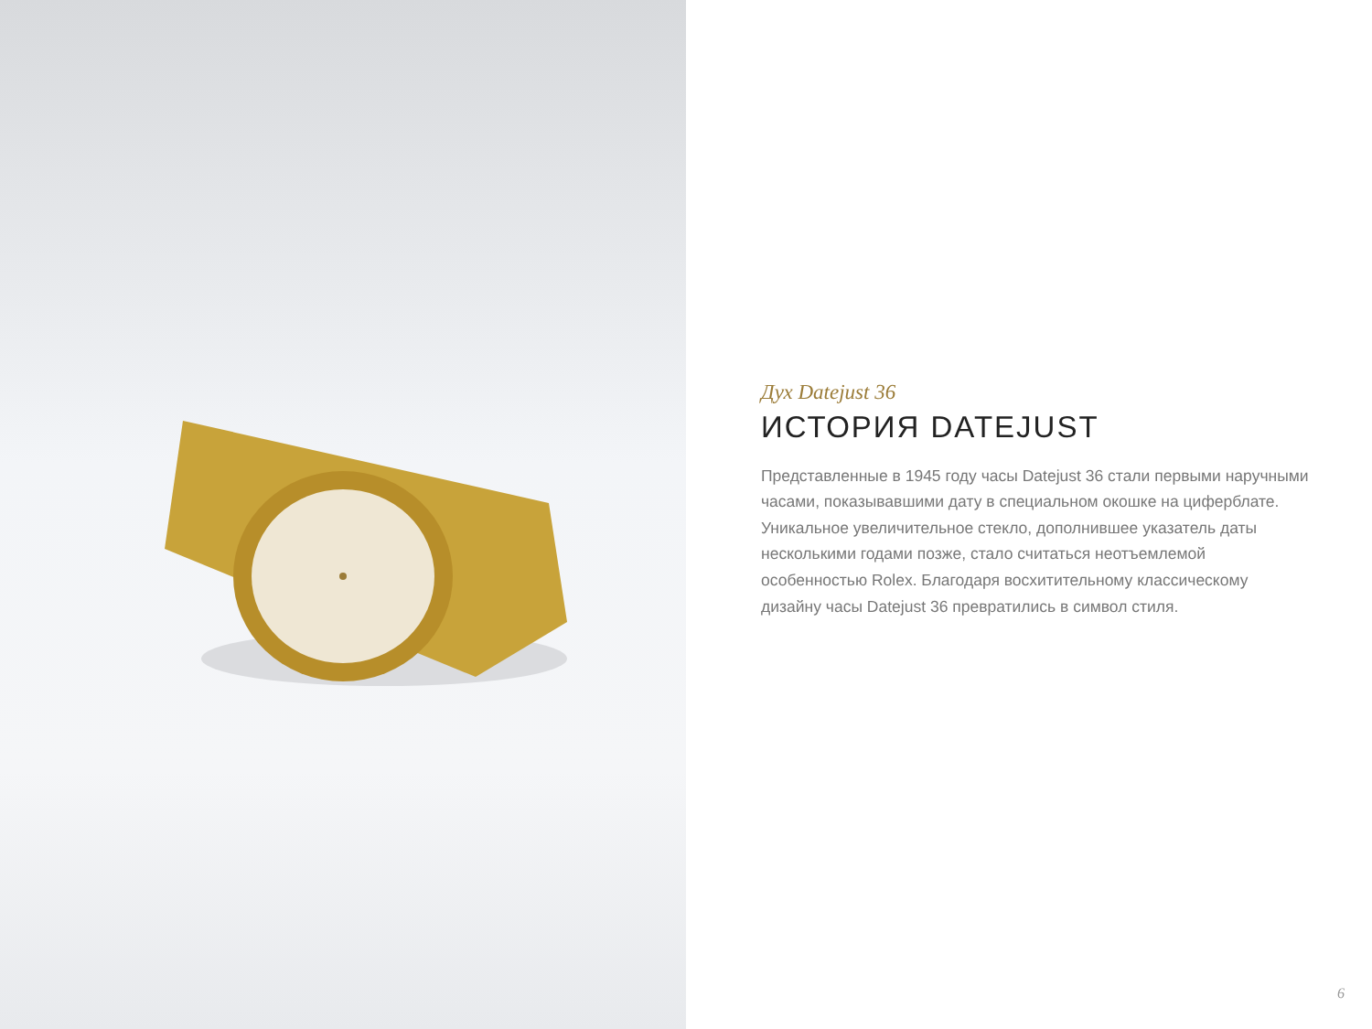Дух Datejust 36
ИСТОРИЯ DATEJUST
Представленные в 1945 году часы Datejust 36 стали первыми наручными часами, показывавшими дату в специальном окошке на циферблате. Уникальное увеличительное стекло, дополнившее указатель даты несколькими годами позже, стало считаться неотъемлемой особенностью Rolex. Благодаря восхитительному классическому дизайну часы Datejust 36 превратились в символ стиля.
6